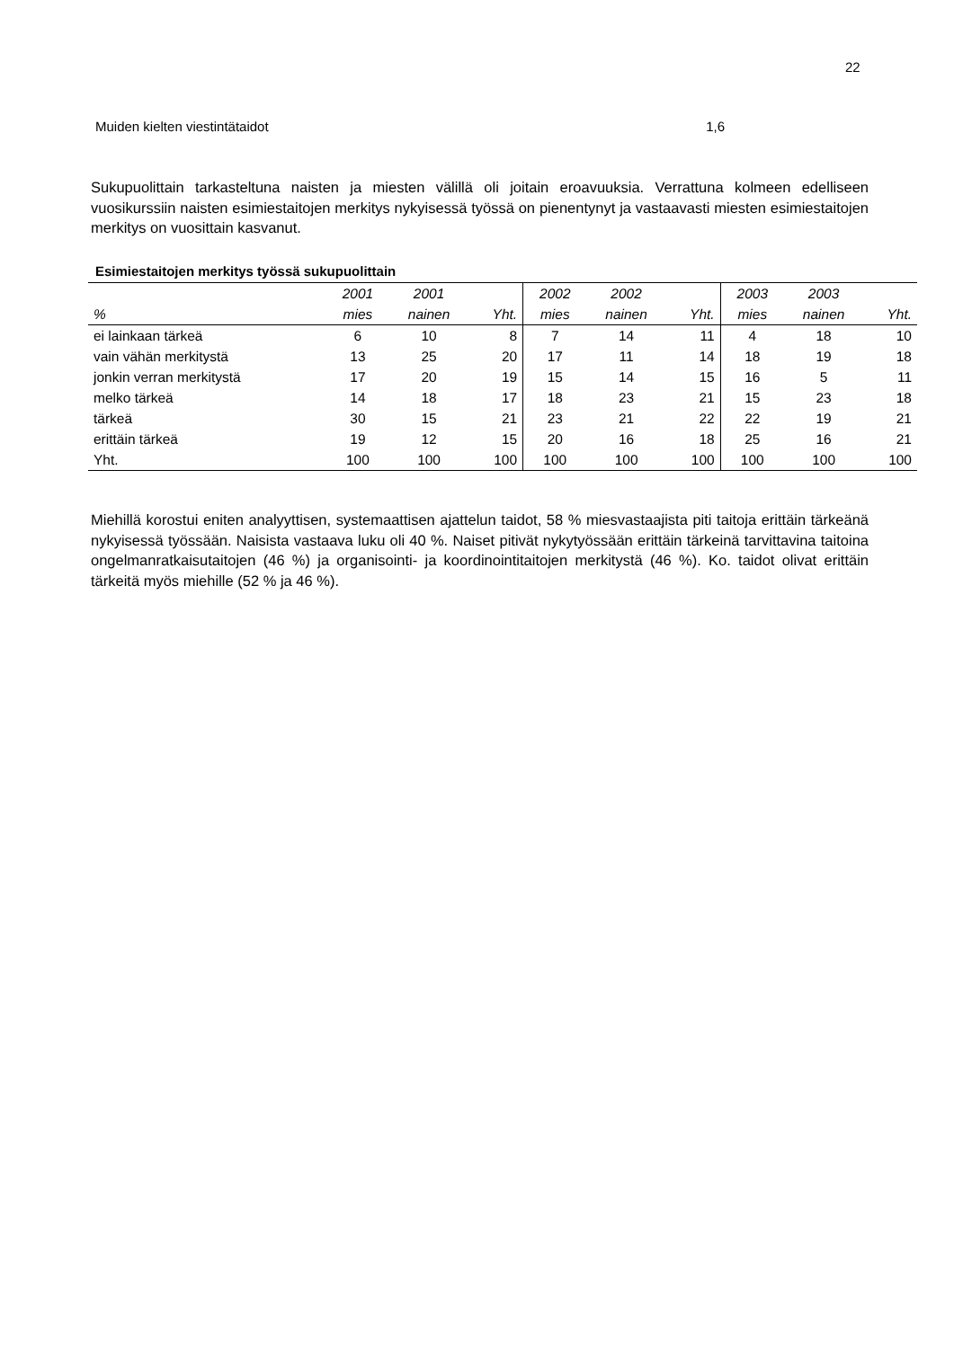22
Muiden kielten viestintätaidot 1,6
Sukupuolittain tarkasteltuna naisten ja miesten välillä oli joitain eroavuuksia. Verrattuna kolmeen edelliseen vuosikurssiin naisten esimiestaitojen merkitys nykyisessä työssä on pienentynyt ja vastaavasti miesten esimiestaitojen merkitys on vuosittain kasvanut.
Esimiestaitojen merkitys työssä sukupuolittain
| | 2001 | 2001 | | 2002 | 2002 | | 2003 | 2003 | |
| --- | --- | --- | --- | --- | --- | --- | --- | --- | --- |
| % | mies | nainen | Yht. | mies | nainen | Yht. | mies | nainen | Yht. |
| ei lainkaan tärkeä | 6 | 10 | 8 | 7 | 14 | 11 | 4 | 18 | 10 |
| vain vähän merkitystä | 13 | 25 | 20 | 17 | 11 | 14 | 18 | 19 | 18 |
| jonkin verran merkitystä | 17 | 20 | 19 | 15 | 14 | 15 | 16 | 5 | 11 |
| melko tärkeä | 14 | 18 | 17 | 18 | 23 | 21 | 15 | 23 | 18 |
| tärkeä | 30 | 15 | 21 | 23 | 21 | 22 | 22 | 19 | 21 |
| erittäin tärkeä | 19 | 12 | 15 | 20 | 16 | 18 | 25 | 16 | 21 |
| Yht. | 100 | 100 | 100 | 100 | 100 | 100 | 100 | 100 | 100 |
Miehillä korostui eniten analyyttisen, systemaattisen ajattelun taidot, 58 % miesvastaajista piti taitoja erittäin tärkeänä nykyisessä työssään. Naisista vastaava luku oli 40 %. Naiset pitivät nykytyössään erittäin tärkeinä tarvittavina taitoina ongelmanratkaisutaitojen (46 %) ja organisointi- ja koordinointitaitojen merkitystä (46 %). Ko. taidot olivat erittäin tärkeitä myös miehille (52 % ja 46 %).